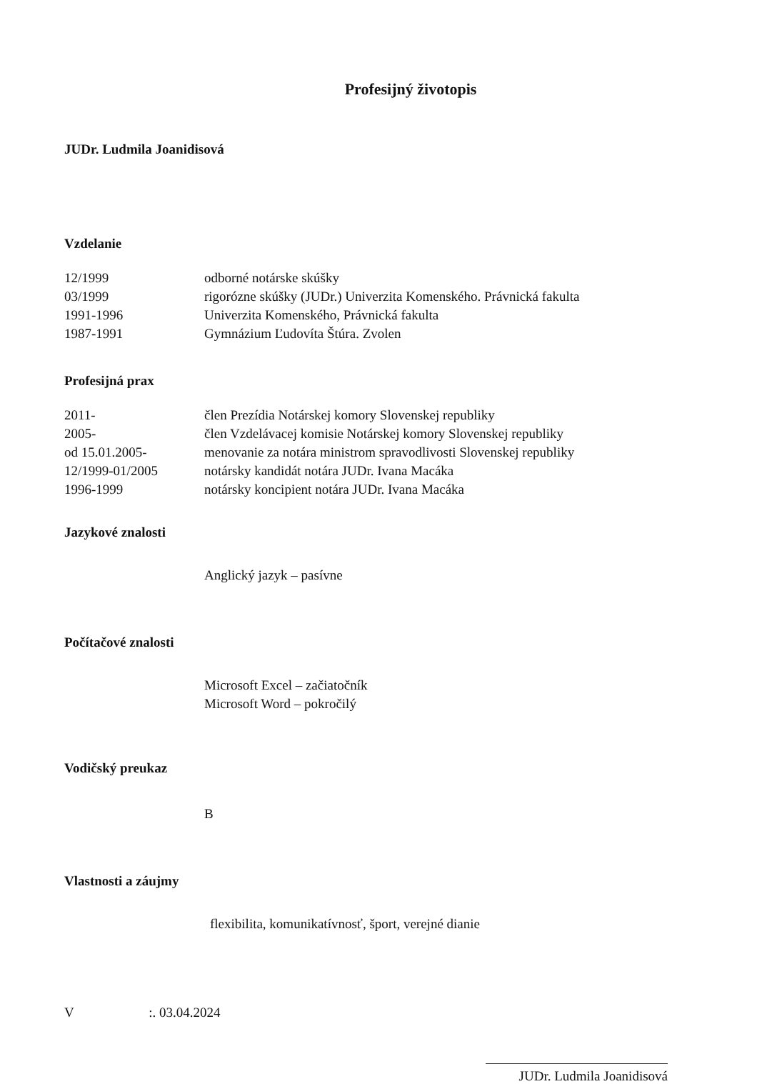Profesijný životopis
JUDr. Ludmila Joanidisová
Vzdelanie
12/1999 odborné notárske skúšky
03/1999 rigorózne skúšky (JUDr.) Univerzita Komenského. Právnická fakulta
1991-1996 Univerzita Komenského, Právnická fakulta
1987-1991 Gymnázium Ľudovíta Štúra. Zvolen
Profesijná prax
2011- člen Prezídia Notárskej komory Slovenskej republiky
2005- člen Vzdelávacej komisie Notárskej komory Slovenskej republiky
od 15.01.2005- menovanie za notára ministrom spravodlivosti Slovenskej republiky
12/1999-01/2005 notársky kandidát notára JUDr. Ivana Macáka
1996-1999 notársky koncipient notára JUDr. Ivana Macáka
Jazykové znalosti
Anglický jazyk – pasívne
Počítačové znalosti
Microsoft Excel – začiatočník
Microsoft Word – pokročilý
Vodičský preukaz
B
Vlastnosti a záujmy
flexibilita, komunikatívnosť, šport, verejné dianie
V :. 03.04.2024
JUDr. Ludmila Joanidisová